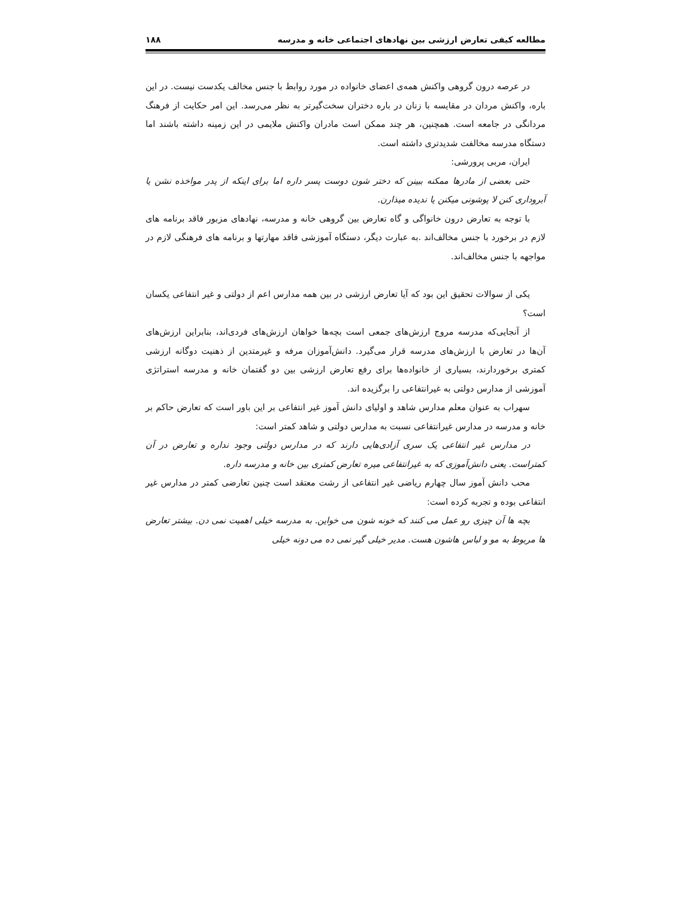مطالعه کیفی تعارض ارزشی بین نهادهای اجتماعی خانه و مدرسه ۱۸۸
در عرصه درون گروهی واکنش همه‌ی اعضای خانواده در مورد روابط با جنس مخالف یکدست نیست. در این باره، واکنش مردان در مقایسه با زنان در باره دختران سخت‌گیرتر به نظر می‌رسد. این امر حکایت از فرهنگ مردانگی در جامعه است. همچنین، هر چند ممکن است مادران واکنش ملایمی در این زمینه داشته باشند اما دستگاه مدرسه مخالفت شدیدتری داشته است.
ایران، مربی پرورشی:
حتی بعضی از مادرها ممکنه ببینن که دختر شون دوست پسر داره اما برای اینکه از پدر مواخذه نشن یا آبروداری کنن لا پوشونی میکنن یا ندیده میذارن.
با توجه به تعارض درون خانواگی و گاه تعارض بین گروهی خانه و مدرسه، نهادهای مزبور فاقد برنامه های لازم در برخورد با جنس مخالف‌اند .به عبارت دیگر، دستگاه آموزشی فاقد مهارتها و برنامه های فرهنگی لازم در مواجهه با جنس مخالف‌اند.
یکی از سوالات تحقیق این بود که آیا تعارض ارزشی در بین همه مدارس اعم از دولتی و غیر انتفاعی یکسان است؟
از آنجایی‌که مدرسه مروج ارزش‌های جمعی است بچه‌ها خواهان ارزش‌های فردی‌اند، بنابراین ارزش‌های آن‌ها در تعارض با ارزش‌های مدرسه قرار می‌گیرد. دانش‌آموزان مرفه و غیرمتدین از ذهنیت دوگانه ارزشی کمتری برخوردارند، بسیاری از خانواده‌ها برای رفع تعارض ارزشی بین دو گفتمان خانه و مدرسه استراتژی آموزشی از مدارس دولتی به غیرانتفاعی را برگزیده اند.
سهراب به عنوان معلم مدارس شاهد و اولیای دانش آموز غیر انتفاعی بر این باور است که تعارض حاکم بر خانه و مدرسه در مدارس غیرانتفاعی نسبت به مدارس دولتی و شاهد کمتر است:
در مدارس غیر انتفاعی یک سری آزادی‌هایی دارند که در مدارس دولتی وجود نداره و تعارض در آن کمتراست. یعنی دانش‌آموزی که به غیرانتفاعی میره تعارض کمتری بین خانه و مدرسه داره.
محب دانش آموز سال چهارم ریاضی غیر انتفاعی از رشت معتقد است چنین تعارضی کمتر در مدارس غیر انتفاعی بوده و تجربه کرده است:
بچه ها آن چیزی رو عمل می کنند که خونه شون می خواین. به مدرسه خیلی اهمیت نمی دن. بیشتر تعارض ها مربوط به مو و لباس هاشون هست. مدیر خیلی گیر نمی ده می دونه خیلی